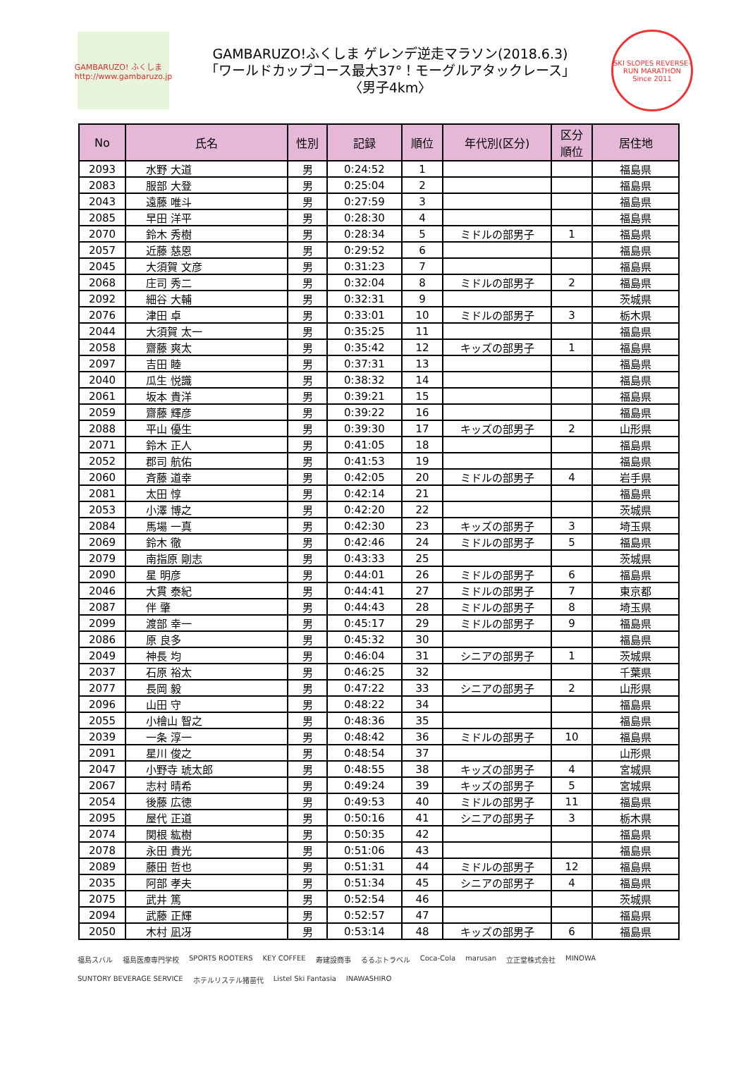GAMBARUZO! ふくしま
http://www.gambaruzo.jp
GAMBARUZO!ふくしま ゲレンデ逆走マラソン(2018.6.3)
「ワールドカップコース最大37°！モーグルアタックレース」
〈男子4km〉
SKI SLOPES REVERSE-RUN MARATHON
Since 2011
| No | 氏名 | 性別 | 記録 | 順位 | 年代別(区分) | 区分 順位 | 居住地 |
| --- | --- | --- | --- | --- | --- | --- | --- |
| 2093 | 水野 大道 | 男 | 0:24:52 | 1 | | | 福島県 |
| 2083 | 服部 大登 | 男 | 0:25:04 | 2 | | | 福島県 |
| 2043 | 遠藤 唯斗 | 男 | 0:27:59 | 3 | | | 福島県 |
| 2085 | 早田 洋平 | 男 | 0:28:30 | 4 | | | 福島県 |
| 2070 | 鈴木 秀樹 | 男 | 0:28:34 | 5 | ミドルの部男子 | 1 | 福島県 |
| 2057 | 近藤 慈恩 | 男 | 0:29:52 | 6 | | | 福島県 |
| 2045 | 大須賀 文彦 | 男 | 0:31:23 | 7 | | | 福島県 |
| 2068 | 庄司 秀二 | 男 | 0:32:04 | 8 | ミドルの部男子 | 2 | 福島県 |
| 2092 | 細谷 大輔 | 男 | 0:32:31 | 9 | | | 茨城県 |
| 2076 | 津田 卓 | 男 | 0:33:01 | 10 | ミドルの部男子 | 3 | 栃木県 |
| 2044 | 大須賀 太一 | 男 | 0:35:25 | 11 | | | 福島県 |
| 2058 | 齋藤 爽太 | 男 | 0:35:42 | 12 | キッズの部男子 | 1 | 福島県 |
| 2097 | 吉田 睦 | 男 | 0:37:31 | 13 | | | 福島県 |
| 2040 | 瓜生 悦識 | 男 | 0:38:32 | 14 | | | 福島県 |
| 2061 | 坂本 貴洋 | 男 | 0:39:21 | 15 | | | 福島県 |
| 2059 | 齋藤 輝彦 | 男 | 0:39:22 | 16 | | | 福島県 |
| 2088 | 平山 優生 | 男 | 0:39:30 | 17 | キッズの部男子 | 2 | 山形県 |
| 2071 | 鈴木 正人 | 男 | 0:41:05 | 18 | | | 福島県 |
| 2052 | 郡司 航佑 | 男 | 0:41:53 | 19 | | | 福島県 |
| 2060 | 斉藤 道幸 | 男 | 0:42:05 | 20 | ミドルの部男子 | 4 | 岩手県 |
| 2081 | 太田 惇 | 男 | 0:42:14 | 21 | | | 福島県 |
| 2053 | 小澤 博之 | 男 | 0:42:20 | 22 | | | 茨城県 |
| 2084 | 馬場 一真 | 男 | 0:42:30 | 23 | キッズの部男子 | 3 | 埼玉県 |
| 2069 | 鈴木 徹 | 男 | 0:42:46 | 24 | ミドルの部男子 | 5 | 福島県 |
| 2079 | 南指原 剛志 | 男 | 0:43:33 | 25 | | | 茨城県 |
| 2090 | 星 明彦 | 男 | 0:44:01 | 26 | ミドルの部男子 | 6 | 福島県 |
| 2046 | 大貫 泰紀 | 男 | 0:44:41 | 27 | ミドルの部男子 | 7 | 東京都 |
| 2087 | 伴 肇 | 男 | 0:44:43 | 28 | ミドルの部男子 | 8 | 埼玉県 |
| 2099 | 渡部 幸一 | 男 | 0:45:17 | 29 | ミドルの部男子 | 9 | 福島県 |
| 2086 | 原 良多 | 男 | 0:45:32 | 30 | | | 福島県 |
| 2049 | 神長 均 | 男 | 0:46:04 | 31 | シニアの部男子 | 1 | 茨城県 |
| 2037 | 石原 裕太 | 男 | 0:46:25 | 32 | | | 千葉県 |
| 2077 | 長岡 毅 | 男 | 0:47:22 | 33 | シニアの部男子 | 2 | 山形県 |
| 2096 | 山田 守 | 男 | 0:48:22 | 34 | | | 福島県 |
| 2055 | 小檜山 智之 | 男 | 0:48:36 | 35 | | | 福島県 |
| 2039 | 一条 淳一 | 男 | 0:48:42 | 36 | ミドルの部男子 | 10 | 福島県 |
| 2091 | 星川 俊之 | 男 | 0:48:54 | 37 | | | 山形県 |
| 2047 | 小野寺 琥太郎 | 男 | 0:48:55 | 38 | キッズの部男子 | 4 | 宮城県 |
| 2067 | 志村 晴希 | 男 | 0:49:24 | 39 | キッズの部男子 | 5 | 宮城県 |
| 2054 | 後藤 広徳 | 男 | 0:49:53 | 40 | ミドルの部男子 | 11 | 福島県 |
| 2095 | 屋代 正道 | 男 | 0:50:16 | 41 | シニアの部男子 | 3 | 栃木県 |
| 2074 | 関根 紘樹 | 男 | 0:50:35 | 42 | | | 福島県 |
| 2078 | 永田 貴光 | 男 | 0:51:06 | 43 | | | 福島県 |
| 2089 | 藤田 哲也 | 男 | 0:51:31 | 44 | ミドルの部男子 | 12 | 福島県 |
| 2035 | 阿部 孝夫 | 男 | 0:51:34 | 45 | シニアの部男子 | 4 | 福島県 |
| 2075 | 武井 篤 | 男 | 0:52:54 | 46 | | | 茨城県 |
| 2094 | 武藤 正輝 | 男 | 0:52:57 | 47 | | | 福島県 |
| 2050 | 木村 凪冴 | 男 | 0:53:14 | 48 | キッズの部男子 | 6 | 福島県 |
福島スバル 福島医療専門学校 SPORTS ROOTERS KEY COFFEE 寿建設商事 るるぶトラベル Coca-Cola marusan 立正堂株式会社 MINOWA SUNTORY BEVERAGE SERVICE ホテルリステル猪苗代 Listel Ski Fantasia INAWASHIRO